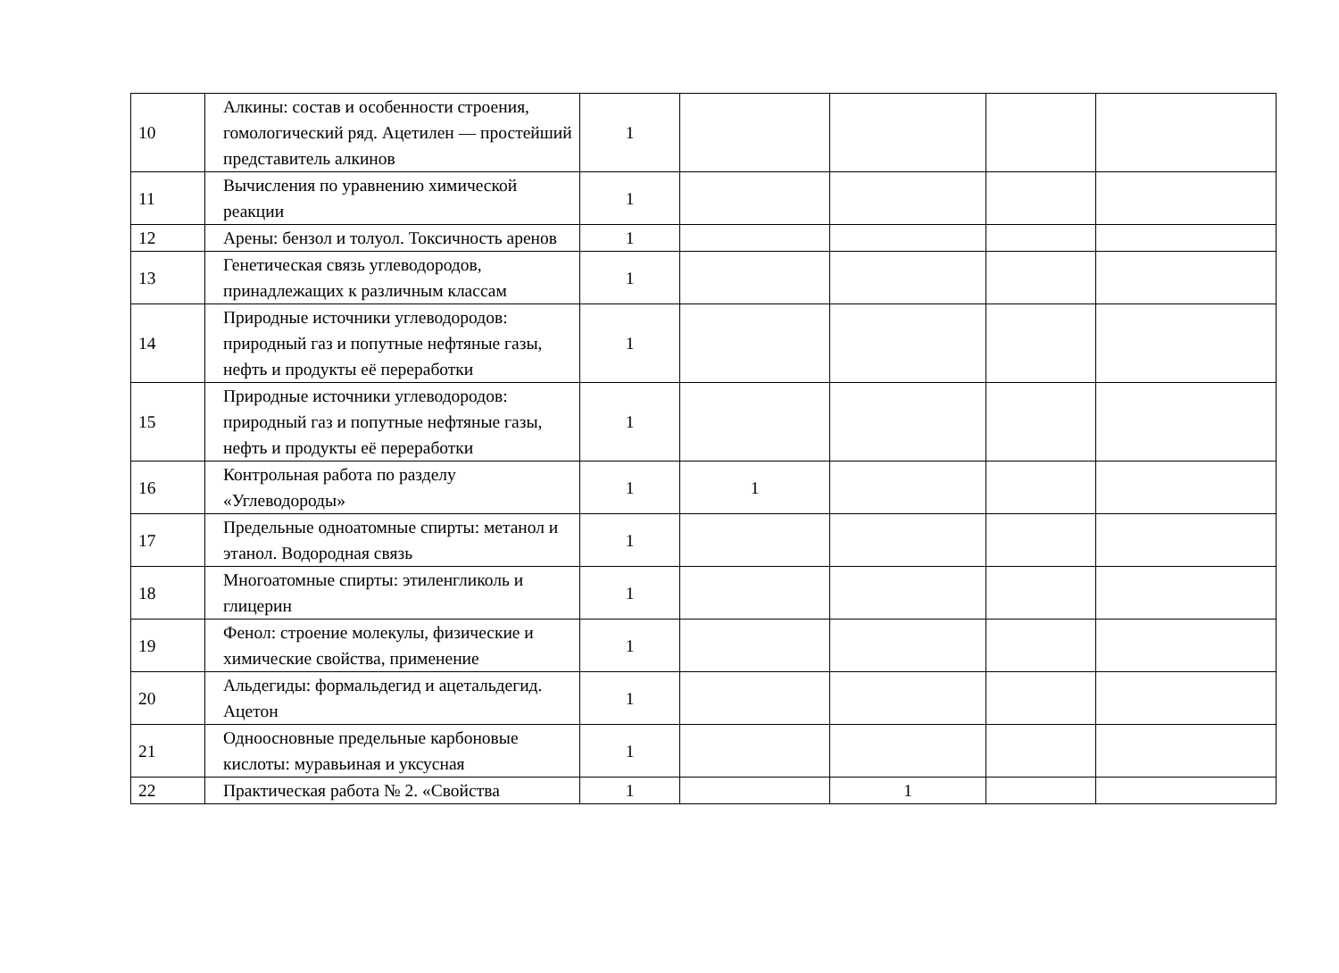| 10 | Алкины: состав и особенности строения, гомологический ряд. Ацетилен — простейший представитель алкинов | 1 | | | | |
| 11 | Вычисления по уравнению химической реакции | 1 | | | | |
| 12 | Арены: бензол и толуол. Токсичность аренов | 1 | | | | |
| 13 | Генетическая связь углеводородов, принадлежащих к различным классам | 1 | | | | |
| 14 | Природные источники углеводородов: природный газ и попутные нефтяные газы, нефть и продукты её переработки | 1 | | | | |
| 15 | Природные источники углеводородов: природный газ и попутные нефтяные газы, нефть и продукты её переработки | 1 | | | | |
| 16 | Контрольная работа по разделу «Углеводороды» | 1 | 1 | | | |
| 17 | Предельные одноатомные спирты: метанол и этанол. Водородная связь | 1 | | | | |
| 18 | Многоатомные спирты: этиленгликоль и глицерин | 1 | | | | |
| 19 | Фенол: строение молекулы, физические и химические свойства, применение | 1 | | | | |
| 20 | Альдегиды: формальдегид и ацетальдегид. Ацетон | 1 | | | | |
| 21 | Одноосновные предельные карбоновые кислоты: муравьиная и уксусная | 1 | | | | |
| 22 | Практическая работа № 2. «Свойства | 1 | | 1 | | |